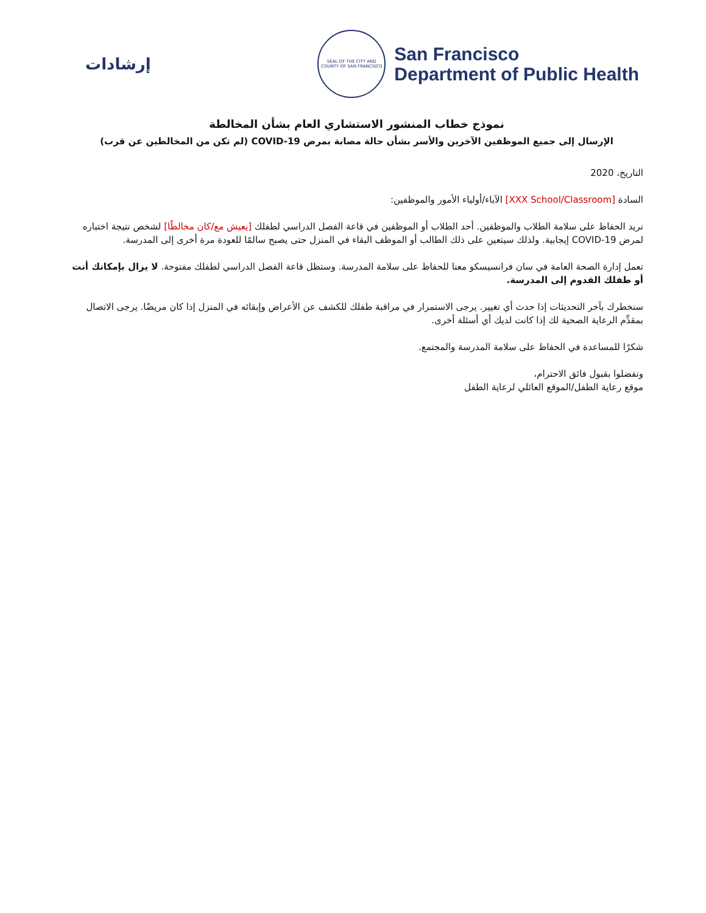إرشادات
SEAL OF THE CITY AND COUNTY OF SAN FRANCISCO
San Francisco
Department of Public Health
نموذج خطاب المنشور الاستشاري العام بشأن المخالطة
الإرسال إلى جميع الموظفين الآخرين والأسر بشأن حالة مصابة بمرض COVID-19 (لم تكن من المخالطين عن قرب)
التاريخ، 2020
السادة [XXX School/Classroom] الآباء/أولياء الأمور والموظفين:
نريد الحفاظ على سلامة الطلاب والموظفين. أحد الطلاب أو الموظفين في قاعة الفصل الدراسي لطفلك [يعيش مع/كان مخالطًا] لشخص نتيجة اختباره لمرض COVID-19 إيجابية. ولذلك سيتعين على ذلك الطالب أو الموظف البقاء في المنزل حتى يصبح سالمًا للعودة مرة أخرى إلى المدرسة.
تعمل إدارة الصحة العامة في سان فرانسيسكو معنا للحفاظ على سلامة المدرسة. وستظل قاعة الفصل الدراسي لطفلك مفتوحة. لا يزال بإمكانك أنت أو طفلك القدوم إلى المدرسة.
سنخطرك بآخر التحديثات إذا حدث أي تغيير. يرجى الاستمرار في مراقبة طفلك للكشف عن الأعراض وإبقائه في المنزل إذا كان مريضًا. يرجى الاتصال بمقدِّم الرعاية الصحية لك إذا كانت لديك أي أسئلة أخرى.
شكرًا للمساعدة في الحفاظ على سلامة المدرسة والمجتمع.
وتفضلوا بقبول فائق الاحترام،
موقع رعاية الطفل/الموقع العائلي لرعاية الطفل